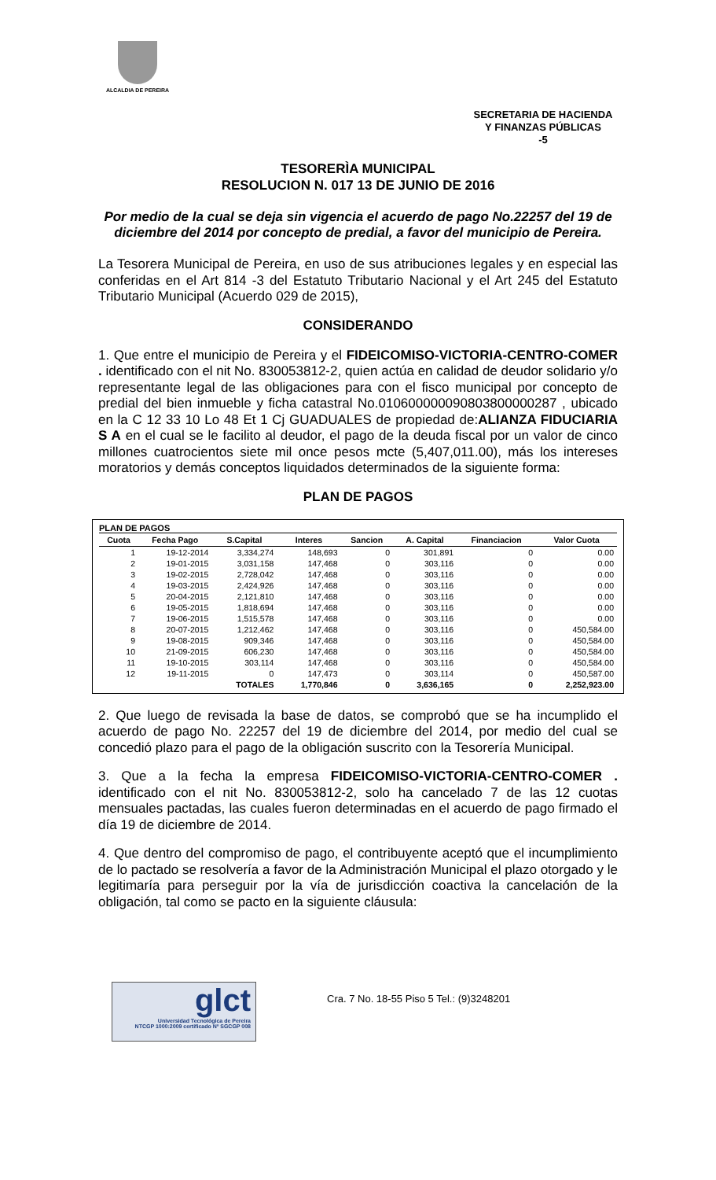ALCALDIA DE PEREIRA
SECRETARIA DE HACIENDA
Y FINANZAS PÚBLICAS
-5
TESORERÌA MUNICIPAL
RESOLUCION N. 017 13 DE JUNIO DE 2016
Por medio de la cual se deja sin vigencia el acuerdo de pago No.22257 del 19 de diciembre del 2014 por concepto de predial, a favor del municipio de Pereira.
La Tesorera Municipal de Pereira, en uso de sus atribuciones legales y en especial las conferidas en el Art 814 -3 del Estatuto Tributario Nacional y el Art 245 del Estatuto Tributario Municipal (Acuerdo 029 de 2015),
CONSIDERANDO
1. Que entre el municipio de Pereira y el FIDEICOMISO-VICTORIA-CENTRO-COMER . identificado con el nit No. 830053812-2, quien actúa en calidad de deudor solidario y/o representante legal de las obligaciones para con el fisco municipal por concepto de predial del bien inmueble y ficha catastral No.010600000090803800000287 , ubicado en la C 12 33 10 Lo 48 Et 1 Cj GUADUALES de propiedad de:ALIANZA FIDUCIARIA S A en el cual se le facilito al deudor, el pago de la deuda fiscal por un valor de cinco millones cuatrocientos siete mil once pesos mcte (5,407,011.00), más los intereses moratorios y demás conceptos liquidados determinados de la siguiente forma:
PLAN DE PAGOS
PLAN DE PAGOS
| Cuota | Fecha Pago | S.Capital | Interes | Sancion | A. Capital | Financiacion | Valor Cuota |
| --- | --- | --- | --- | --- | --- | --- | --- |
| 1 | 19-12-2014 | 3,334,274 | 148,693 | 0 | 301,891 | 0 | 0.00 |
| 2 | 19-01-2015 | 3,031,158 | 147,468 | 0 | 303,116 | 0 | 0.00 |
| 3 | 19-02-2015 | 2,728,042 | 147,468 | 0 | 303,116 | 0 | 0.00 |
| 4 | 19-03-2015 | 2,424,926 | 147,468 | 0 | 303,116 | 0 | 0.00 |
| 5 | 20-04-2015 | 2,121,810 | 147,468 | 0 | 303,116 | 0 | 0.00 |
| 6 | 19-05-2015 | 1,818,694 | 147,468 | 0 | 303,116 | 0 | 0.00 |
| 7 | 19-06-2015 | 1,515,578 | 147,468 | 0 | 303,116 | 0 | 0.00 |
| 8 | 20-07-2015 | 1,212,462 | 147,468 | 0 | 303,116 | 0 | 450,584.00 |
| 9 | 19-08-2015 | 909,346 | 147,468 | 0 | 303,116 | 0 | 450,584.00 |
| 10 | 21-09-2015 | 606,230 | 147,468 | 0 | 303,116 | 0 | 450,584.00 |
| 11 | 19-10-2015 | 303,114 | 147,468 | 0 | 303,116 | 0 | 450,584.00 |
| 12 | 19-11-2015 | 0 | 147,473 | 0 | 303,114 | 0 | 450,587.00 |
| | | TOTALES | 1,770,846 | 0 | 3,636,165 | 0 | 2,252,923.00 |
2. Que luego de revisada la base de datos, se comprobó que se ha incumplido el acuerdo de pago No. 22257 del 19 de diciembre del 2014, por medio del cual se concedió plazo para el pago de la obligación suscrito con la Tesorería Municipal.
3. Que a la fecha la empresa FIDEICOMISO-VICTORIA-CENTRO-COMER . identificado con el nit No. 830053812-2, solo ha cancelado 7 de las 12 cuotas mensuales pactadas, las cuales fueron determinadas en el acuerdo de pago firmado el día 19 de diciembre de 2014.
4. Que dentro del compromiso de pago, el contribuyente aceptó que el incumplimiento de lo pactado se resolvería a favor de la Administración Municipal el plazo otorgado y le legitimaría para perseguir por la vía de jurisdicción coactiva la cancelación de la obligación, tal como se pacto en la siguiente cláusula:
glct
Universidad Tecnológica de Pereira
NTCGP 1000:2009 certificado Nº SGCGP 008
Cra. 7 No. 18-55 Piso 5 Tel.: (9)3248201